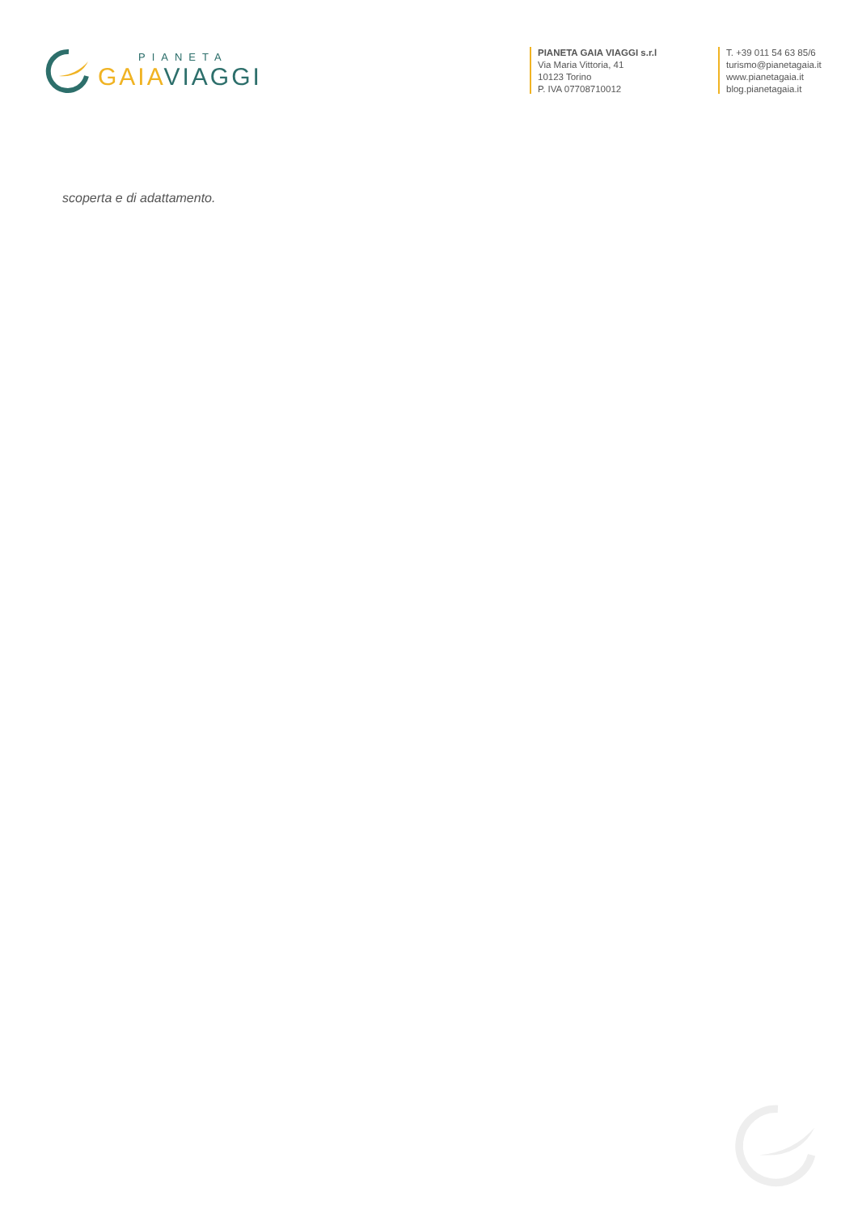PIANETA
GAIA VIAGGI
PIANETA GAIA VIAGGI s.r.l
Via Maria Vittoria, 41
10123 Torino
P. IVA 07708710012
T. +39 011 54 63 85/6
turismo@pianetagaia.it
www.pianetagaia.it
blog.pianetagaia.it
scoperta e di adattamento.